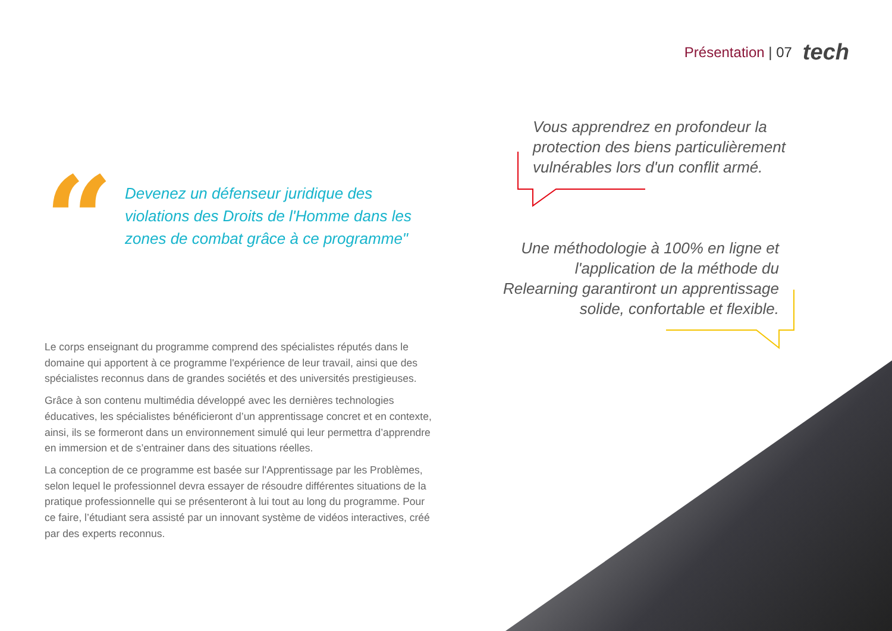Présentation | 07 tech
“
Devenez un défenseur juridique des violations des Droits de l'Homme dans les zones de combat grâce à ce programme"
Le corps enseignant du programme comprend des spécialistes réputés dans le domaine qui apportent à ce programme l'expérience de leur travail, ainsi que des spécialistes reconnus dans de grandes sociétés et des universités prestigieuses.
Grâce à son contenu multimédia développé avec les dernières technologies éducatives, les spécialistes bénéficieront d’un apprentissage concret et en contexte, ainsi, ils se formeront dans un environnement simulé qui leur permettra d’apprendre en immersion et de s’entrainer dans des situations réelles.
La conception de ce programme est basée sur l'Apprentissage par les Problèmes, selon lequel le professionnel devra essayer de résoudre différentes situations de la pratique professionnelle qui se présenteront à lui tout au long du programme. Pour ce faire, l’étudiant sera assisté par un innovant système de vidéos interactives, créé par des experts reconnus.
Vous apprendrez en profondeur la protection des biens particulièrement vulnérables lors d'un conflit armé.
Une méthodologie à 100% en ligne et l'application de la méthode du Relearning garantiront un apprentissage solide, confortable et flexible.